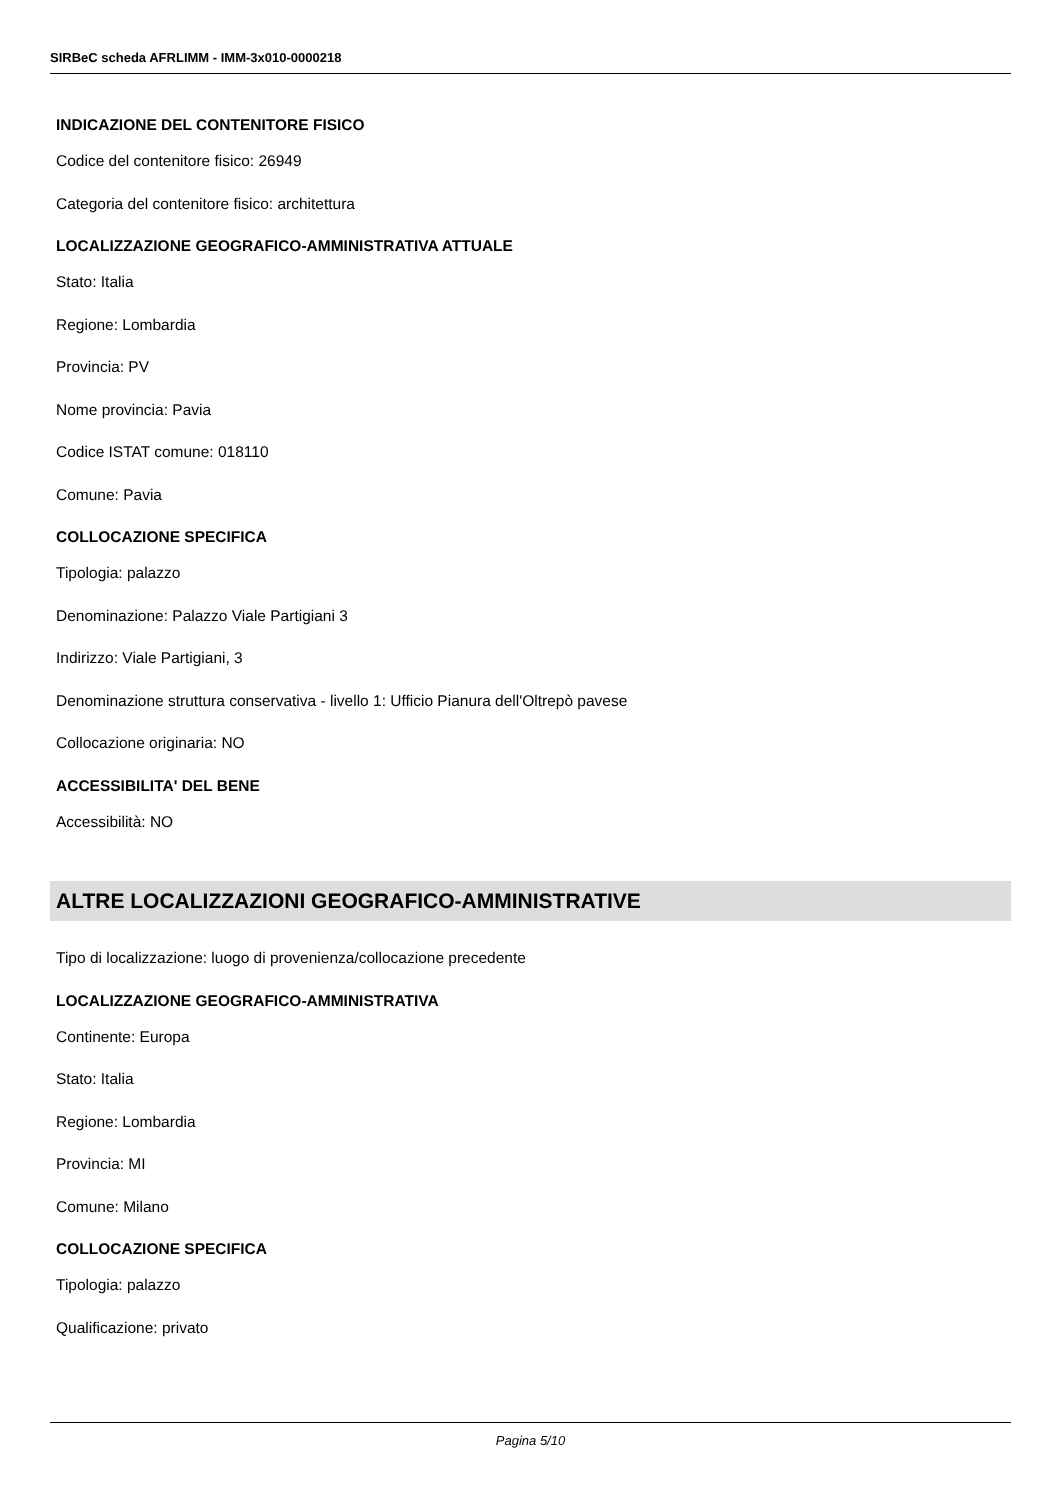SIRBeC scheda AFRLIMM - IMM-3x010-0000218
INDICAZIONE DEL CONTENITORE FISICO
Codice del contenitore fisico: 26949
Categoria del contenitore fisico: architettura
LOCALIZZAZIONE GEOGRAFICO-AMMINISTRATIVA ATTUALE
Stato: Italia
Regione: Lombardia
Provincia: PV
Nome provincia: Pavia
Codice ISTAT comune: 018110
Comune: Pavia
COLLOCAZIONE SPECIFICA
Tipologia: palazzo
Denominazione: Palazzo Viale Partigiani 3
Indirizzo: Viale Partigiani, 3
Denominazione struttura conservativa - livello 1: Ufficio Pianura dell'Oltrepò pavese
Collocazione originaria: NO
ACCESSIBILITA' DEL BENE
Accessibilità: NO
ALTRE LOCALIZZAZIONI GEOGRAFICO-AMMINISTRATIVE
Tipo di localizzazione: luogo di provenienza/collocazione precedente
LOCALIZZAZIONE GEOGRAFICO-AMMINISTRATIVA
Continente: Europa
Stato: Italia
Regione: Lombardia
Provincia: MI
Comune: Milano
COLLOCAZIONE SPECIFICA
Tipologia: palazzo
Qualificazione: privato
Pagina 5/10